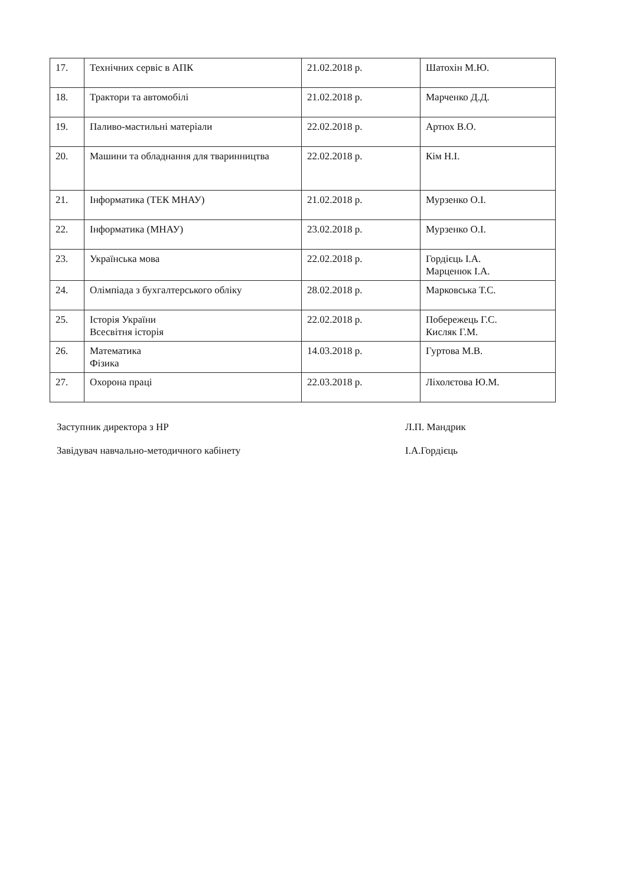| 17. | Технічних сервіс в АПК | 21.02.2018 р. | Шатохін М.Ю. |
| 18. | Трактори та автомобілі | 21.02.2018 р. | Марченко Д.Д. |
| 19. | Паливо-мастильні матеріали | 22.02.2018 р. | Артюх В.О. |
| 20. | Машини та обладнання для тваринництва | 22.02.2018 р. | Кім Н.І. |
| 21. | Інформатика (ТЕК МНАУ) | 21.02.2018 р. | Мурзенко О.І. |
| 22. | Інформатика (МНАУ) | 23.02.2018 р. | Мурзенко О.І. |
| 23. | Українська мова | 22.02.2018 р. | Гордієць І.А. Марценюк І.А. |
| 24. | Олімпіада з бухгалтерського обліку | 28.02.2018 р. | Марковська Т.С. |
| 25. | Історія України Всесвітня історія | 22.02.2018 р. | Побережець Г.С. Кисляк Г.М. |
| 26. | Математика Фізика | 14.03.2018 р. | Гуртова М.В. |
| 27. | Охорона праці | 22.03.2018 р. | Ліхолєтова Ю.М. |
Заступник директора з НР Л.П. Мандрик
Завідувач навчально-методичного кабінету І.А.Гордієць